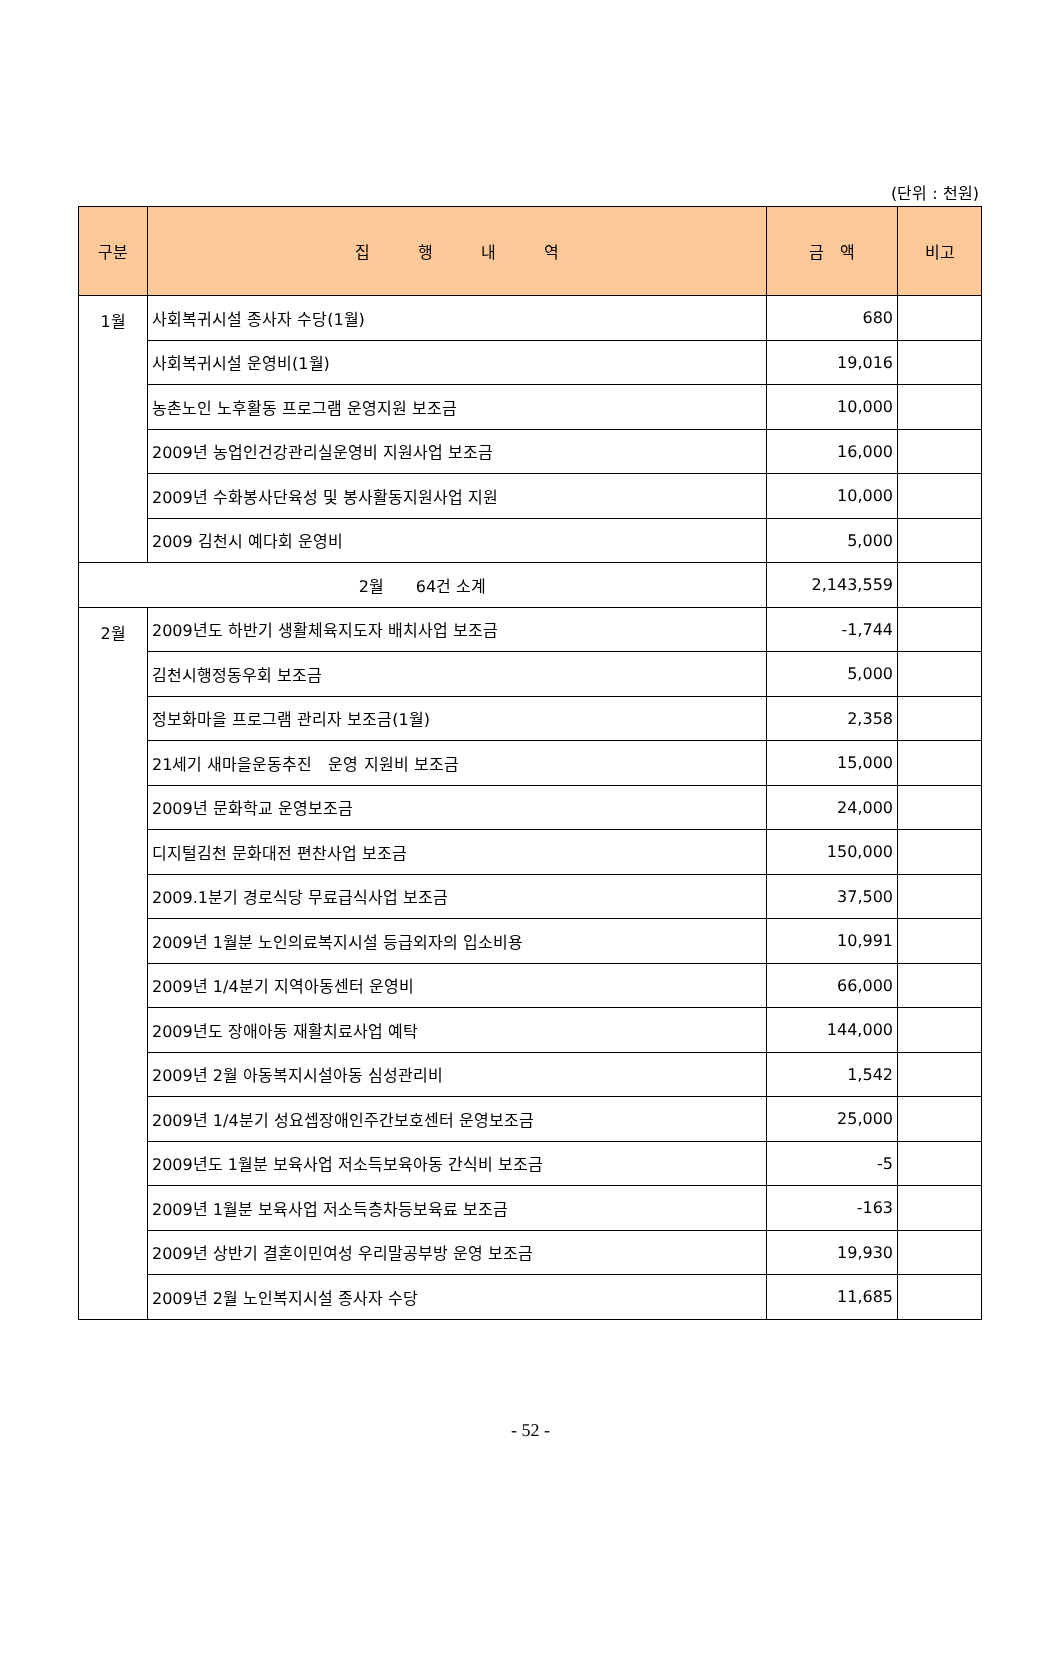(단위 : 천원)
| 구분 | 집 행 내 역 | 금 액 | 비고 |
| --- | --- | --- | --- |
| 1월 | 사회복귀시설 종사자 수당(1월) | 680 | |
| | 사회복귀시설 운영비(1월) | 19,016 | |
| | 농촌노인 노후활동 프로그램 운영지원 보조금 | 10,000 | |
| | 2009년 농업인건강관리실운영비 지원사업 보조금 | 16,000 | |
| | 2009년 수화봉사단육성 및 봉사활동지원사업 지원 | 10,000 | |
| | 2009 김천시 예다회 운영비 | 5,000 | |
| 2월 64건 소계 | | 2,143,559 | |
| 2월 | 2009년도 하반기 생활체육지도자 배치사업 보조금 | -1,744 | |
| | 김천시행정동우회 보조금 | 5,000 | |
| | 정보화마을 프로그램 관리자 보조금(1월) | 2,358 | |
| | 21세기 새마을운동추진 운영 지원비 보조금 | 15,000 | |
| | 2009년 문화학교 운영보조금 | 24,000 | |
| | 디지털김천 문화대전 편찬사업 보조금 | 150,000 | |
| | 2009.1분기 경로식당 무료급식사업 보조금 | 37,500 | |
| | 2009년 1월분 노인의료복지시설 등급외자의 입소비용 | 10,991 | |
| | 2009년 1/4분기 지역아동센터 운영비 | 66,000 | |
| | 2009년도 장애아동 재활치료사업 예탁 | 144,000 | |
| | 2009년 2월 아동복지시설아동 심성관리비 | 1,542 | |
| | 2009년 1/4분기 성요셉장애인주간보호센터 운영보조금 | 25,000 | |
| | 2009년도 1월분 보육사업 저소득보육아동 간식비 보조금 | -5 | |
| | 2009년 1월분 보육사업 저소득층차등보육료 보조금 | -163 | |
| | 2009년 상반기 결혼이민여성 우리말공부방 운영 보조금 | 19,930 | |
| | 2009년 2월 노인복지시설 종사자 수당 | 11,685 | |
- 52 -